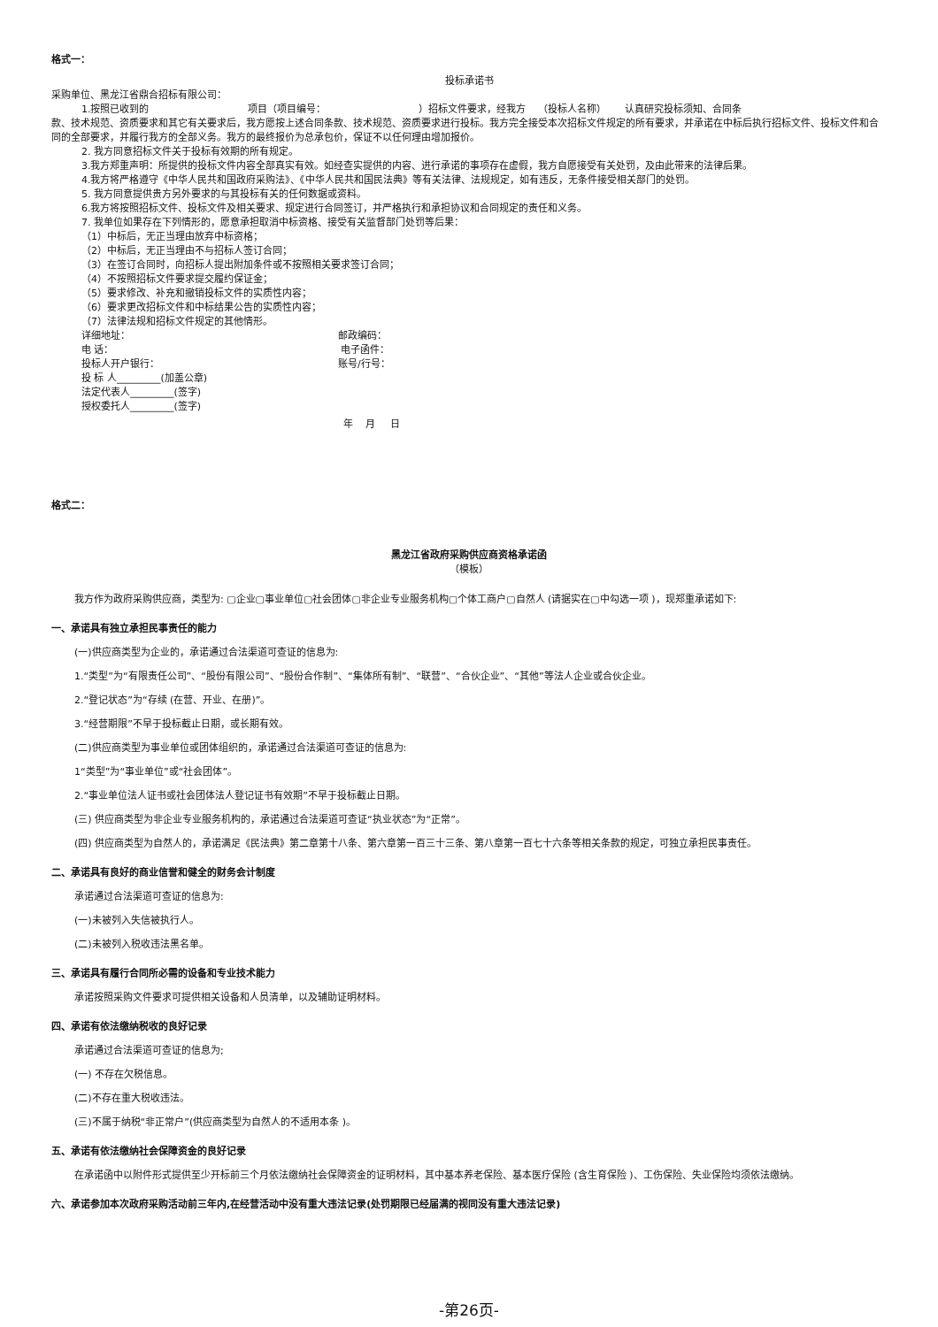格式一：
投标承诺书
采购单位、黑龙江省鼎合招标有限公司：
1.按照已收到的 项目（项目编号： ）招标文件要求，经我方 （投标人名称） 认真研究投标须知、合同条
款、技术规范、资质要求和其它有关要求后，我方愿按上述合同条款、技术规范、资质要求进行投标。我方完全接受本次招标文件规定的所有要求，并承诺在中标后执行招标文件、投标文件和合同的全部要求，并履行我方的全部义务。我方的最终报价为总承包价，保证不以任何理由增加报价。
2. 我方同意招标文件关于投标有效期的所有规定。
3.我方郑重声明：所提供的投标文件内容全部真实有效。如经查实提供的内容、进行承诺的事项存在虚假，我方自愿接受有关处罚，及由此带来的法律后果。
4.我方将严格遵守《中华人民共和国政府采购法》、《中华人民共和国民法典》等有关法律、法规规定，如有违反，无条件接受相关部门的处罚。
5. 我方同意提供贵方另外要求的与其投标有关的任何数据或资料。
6.我方将按照招标文件、投标文件及相关要求、规定进行合同签订，并严格执行和承担协议和合同规定的责任和义务。
7. 我单位如果存在下列情形的，愿意承担取消中标资格、接受有关监督部门处罚等后果：
（1）中标后，无正当理由放弃中标资格；
（2）中标后，无正当理由不与招标人签订合同；
（3）在签订合同时，向招标人提出附加条件或不按照相关要求签订合同；
（4）不按照招标文件要求提交履约保证金；
（5）要求修改、补充和撤销投标文件的实质性内容；
（6）要求更改招标文件和中标结果公告的实质性内容；
（7）法律法规和招标文件规定的其他情形。
详细地址： 邮政编码：
电 话： 电子函件：
投标人开户银行： 账号/行号：
投 标 人_________(加盖公章)
法定代表人_________(签字)
授权委托人_________(签字)
年 月 日
格式二：
黑龙江省政府采购供应商资格承诺函
（模板）
我方作为政府采购供应商，类型为: ▢企业▢事业单位▢社会团体▢非企业专业服务机构▢个体工商户▢自然人 (请据实在▢中勾选一项 )，现郑重承诺如下:
一、承诺具有独立承担民事责任的能力
(一)供应商类型为企业的，承诺通过合法渠道可查证的信息为:
1.“类型”为“有限责任公司”、“股份有限公司”、“股份合作制”、“集体所有制”、“联营”、“合伙企业”、“其他”等法人企业或合伙企业。
2.“登记状态”为“存续 (在营、开业、在册)”。
3.“经营期限”不早于投标截止日期，或长期有效。
(二)供应商类型为事业单位或团体组织的，承诺通过合法渠道可查证的信息为:
1“类型”为“事业单位”或“社会团体”。
2.“事业单位法人证书或社会团体法人登记证书有效期”不早于投标截止日期。
(三) 供应商类型为非企业专业服务机构的，承诺通过合法渠道可查证“执业状态”为“正常”。
(四) 供应商类型为自然人的，承诺满足《民法典》第二章第十八条、第六章第一百三十三条、第八章第一百七十六条等相关条款的规定，可独立承担民事责任。
二、承诺具有良好的商业信誉和健全的财务会计制度
承诺通过合法渠道可查证的信息为:
(一)未被列入失信被执行人。
(二)未被列入税收违法黑名单。
三、承诺具有履行合同所必需的设备和专业技术能力
承诺按照采购文件要求可提供相关设备和人员清单，以及辅助证明材料。
四、承诺有依法缴纳税收的良好记录
承诺通过合法渠道可查证的信息为;
(一) 不存在欠税信息。
(二)不存在重大税收违法。
(三)不属于纳税“非正常户”(供应商类型为自然人的不适用本条 )。
五、承诺有依法缴纳社会保障资金的良好记录
在承诺函中以附件形式提供至少开标前三个月依法缴纳社会保障资金的证明材料，其中基本养老保险、基本医疗保险 (含生育保险 )、工伤保险、失业保险均须依法缴纳。
六、承诺参加本次政府采购活动前三年内,在经营活动中没有重大违法记录(处罚期限已经届满的视同没有重大违法记录)
-第26页-